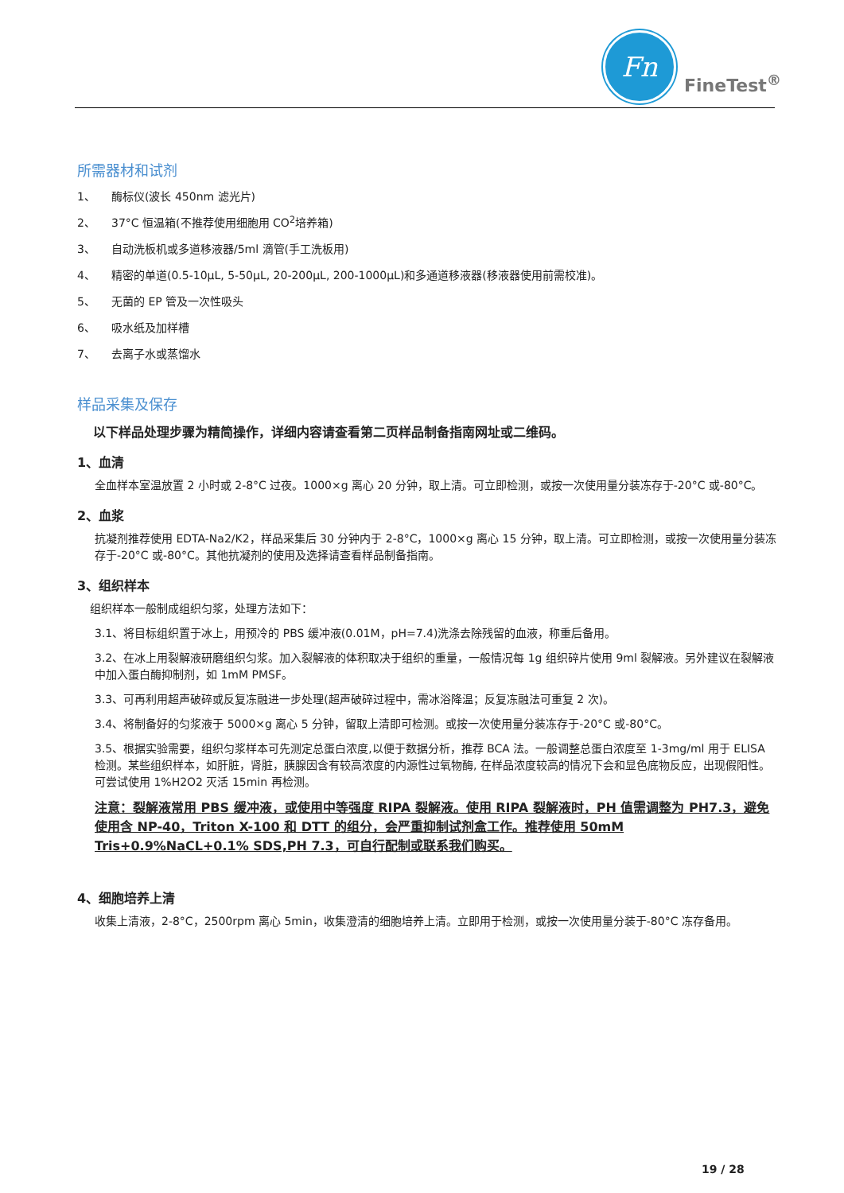Fn
FineTest<sup>®</sup>
所需器材和试剂
1、 酶标仪(波长 450nm 滤光片)
2、 37°C 恒温箱(不推荐使用细胞用 CO<sub>2</sub> 培养箱)
3、 自动洗板机或多道移液器/5ml 滴管(手工洗板用)
4、 精密的单道(0.5-10μL, 5-50μL, 20-200μL, 200-1000μL)和多通道移液器(移液器使用前需校准)。
5、 无菌的 EP 管及一次性吸头
6、 吸水纸及加样槽
7、 去离子水或蒸馏水
样品采集及保存
以下样品处理步骤为精简操作，详细内容请查看第二页样品制备指南网址或二维码。
1、血清
全血样本室温放置 2 小时或 2-8°C 过夜。1000×g 离心 20 分钟，取上清。可立即检测，或按一次使用量分装冻存于-20°C 或-80°C。
2、血浆
抗凝剂推荐使用 EDTA-Na2/K2，样品采集后 30 分钟内于 2-8°C，1000×g 离心 15 分钟，取上清。可立即检测，或按一次使用量分装冻存于-20°C 或-80°C。其他抗凝剂的使用及选择请查看样品制备指南。
3、组织样本
组织样本一般制成组织匀浆，处理方法如下：
3.1、将目标组织置于冰上，用预冷的 PBS 缓冲液(0.01M，pH=7.4)洗涤去除残留的血液，称重后备用。
3.2、在冰上用裂解液研磨组织匀浆。加入裂解液的体积取决于组织的重量，一般情况每 1g 组织碎片使用 9ml 裂解液。另外建议在裂解液中加入蛋白酶抑制剂，如 1mM PMSF。
3.3、可再利用超声破碎或反复冻融进一步处理(超声破碎过程中，需冰浴降温；反复冻融法可重复 2 次)。
3.4、将制备好的匀浆液于 5000×g 离心 5 分钟，留取上清即可检测。或按一次使用量分装冻存于-20°C 或-80°C。
3.5、根据实验需要，组织匀浆样本可先测定总蛋白浓度,以便于数据分析，推荐 BCA 法。一般调整总蛋白浓度至 1-3mg/ml 用于 ELISA 检测。某些组织样本，如肝脏，肾脏，胰腺因含有较高浓度的内源性过氧物酶, 在样品浓度较高的情况下会和显色底物反应，出现假阳性。可尝试使用 1%H2O2 灭活 15min 再检测。
注意：裂解液常用 PBS 缓冲液，或使用中等强度 RIPA 裂解液。使用 RIPA 裂解液时，PH 值需调整为 PH7.3，避免使用含 NP-40，Triton X-100 和 DTT 的组分，会严重抑制试剂盒工作。推荐使用 50mM Tris+0.9%NaCL+0.1% SDS,PH 7.3，可自行配制或联系我们购买。
4、细胞培养上清
收集上清液，2-8°C，2500rpm 离心 5min，收集澄清的细胞培养上清。立即用于检测，或按一次使用量分装于-80°C 冻存备用。
19 / 28